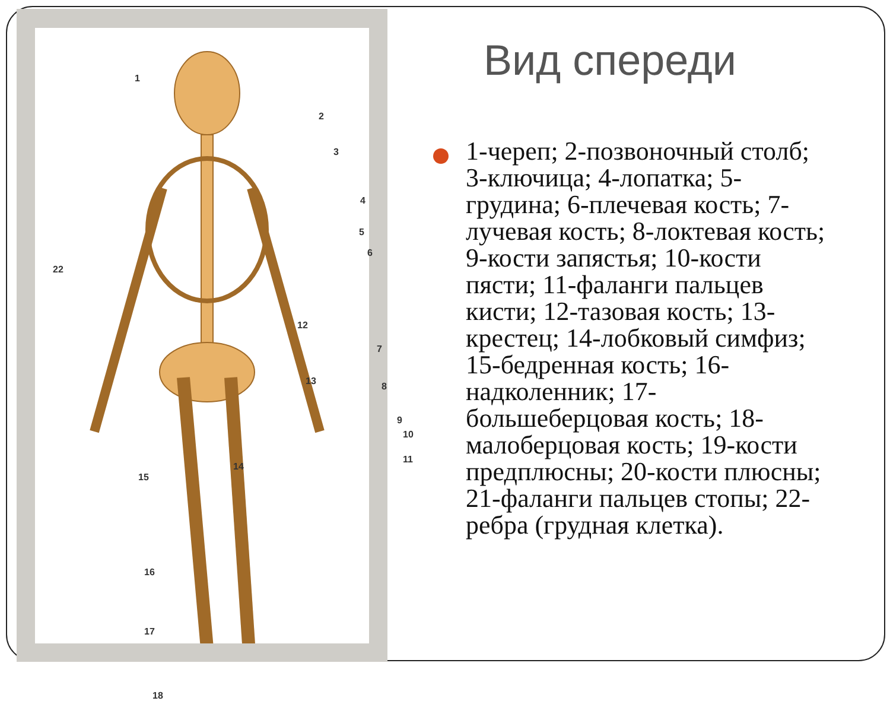1
2
3
4
5
6
22
12
7
13 8
9
10
11
14
15
16
17
18
Вид спереди
1-череп; 2-позвоночный столб; 3-ключица; 4-лопатка; 5-грудина; 6-плечевая кость; 7-лучевая кость; 8-локтевая кость; 9-кости запястья; 10-кости пясти; 11-фаланги пальцев кисти; 12-тазовая кость; 13-крестец; 14-лобковый симфиз; 15-бедренная кость; 16-надколенник; 17-большеберцовая кость; 18-малоберцовая кость; 19-кости предплюсны; 20-кости плюсны; 21-фаланги пальцев стопы; 22-ребра (грудная клетка).